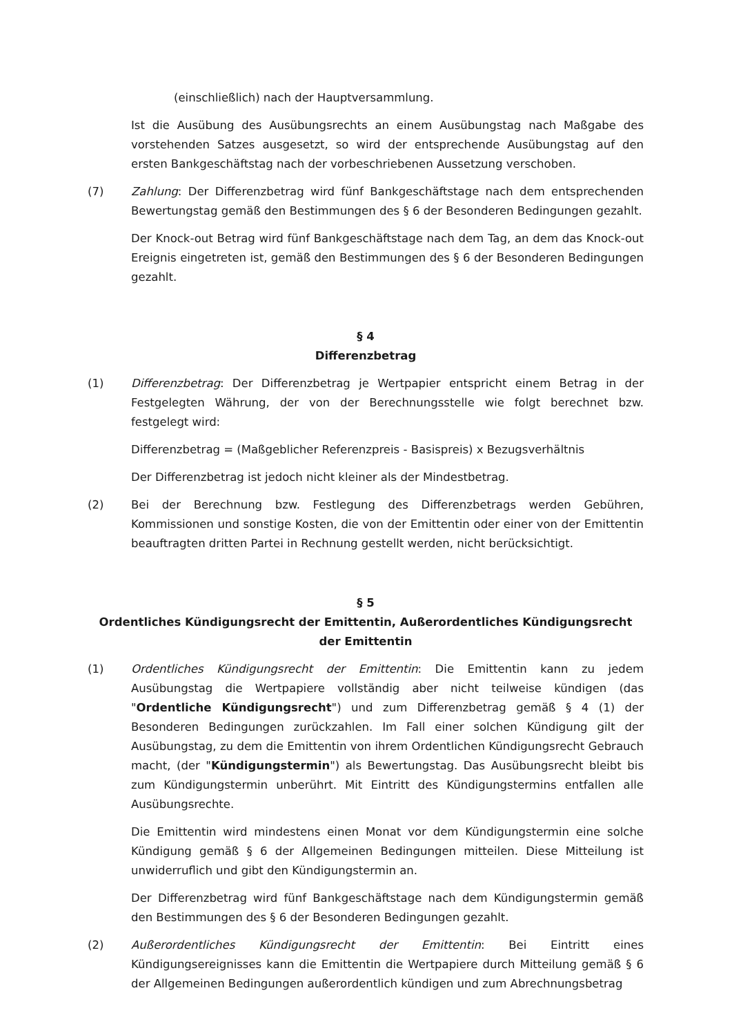(einschließlich) nach der Hauptversammlung.
Ist die Ausübung des Ausübungsrechts an einem Ausübungstag nach Maßgabe des vorstehenden Satzes ausgesetzt, so wird der entsprechende Ausübungstag auf den ersten Bankgeschäftstag nach der vorbeschriebenen Aussetzung verschoben.
(7) Zahlung: Der Differenzbetrag wird fünf Bankgeschäftstage nach dem entsprechenden Bewertungstag gemäß den Bestimmungen des § 6 der Besonderen Bedingungen gezahlt.
Der Knock-out Betrag wird fünf Bankgeschäftstage nach dem Tag, an dem das Knock-out Ereignis eingetreten ist, gemäß den Bestimmungen des § 6 der Besonderen Bedingungen gezahlt.
§ 4
Differenzbetrag
(1) Differenzbetrag: Der Differenzbetrag je Wertpapier entspricht einem Betrag in der Festgelegten Währung, der von der Berechnungsstelle wie folgt berechnet bzw. festgelegt wird:
Differenzbetrag = (Maßgeblicher Referenzpreis - Basispreis) x Bezugsverhältnis
Der Differenzbetrag ist jedoch nicht kleiner als der Mindestbetrag.
(2) Bei der Berechnung bzw. Festlegung des Differenzbetrags werden Gebühren, Kommissionen und sonstige Kosten, die von der Emittentin oder einer von der Emittentin beauftragten dritten Partei in Rechnung gestellt werden, nicht berücksichtigt.
§ 5
Ordentliches Kündigungsrecht der Emittentin, Außerordentliches Kündigungsrecht der Emittentin
(1) Ordentliches Kündigungsrecht der Emittentin: Die Emittentin kann zu jedem Ausübungstag die Wertpapiere vollständig aber nicht teilweise kündigen (das "Ordentliche Kündigungsrecht") und zum Differenzbetrag gemäß § 4 (1) der Besonderen Bedingungen zurückzahlen. Im Fall einer solchen Kündigung gilt der Ausübungstag, zu dem die Emittentin von ihrem Ordentlichen Kündigungsrecht Gebrauch macht, (der "Kündigungstermin") als Bewertungstag. Das Ausübungsrecht bleibt bis zum Kündigungstermin unberührt. Mit Eintritt des Kündigungstermins entfallen alle Ausübungsrechte.
Die Emittentin wird mindestens einen Monat vor dem Kündigungstermin eine solche Kündigung gemäß § 6 der Allgemeinen Bedingungen mitteilen. Diese Mitteilung ist unwiderruflich und gibt den Kündigungstermin an.
Der Differenzbetrag wird fünf Bankgeschäftstage nach dem Kündigungstermin gemäß den Bestimmungen des § 6 der Besonderen Bedingungen gezahlt.
(2) Außerordentliches Kündigungsrecht der Emittentin: Bei Eintritt eines Kündigungsereignisses kann die Emittentin die Wertpapiere durch Mitteilung gemäß § 6 der Allgemeinen Bedingungen außerordentlich kündigen und zum Abrechnungsbetrag